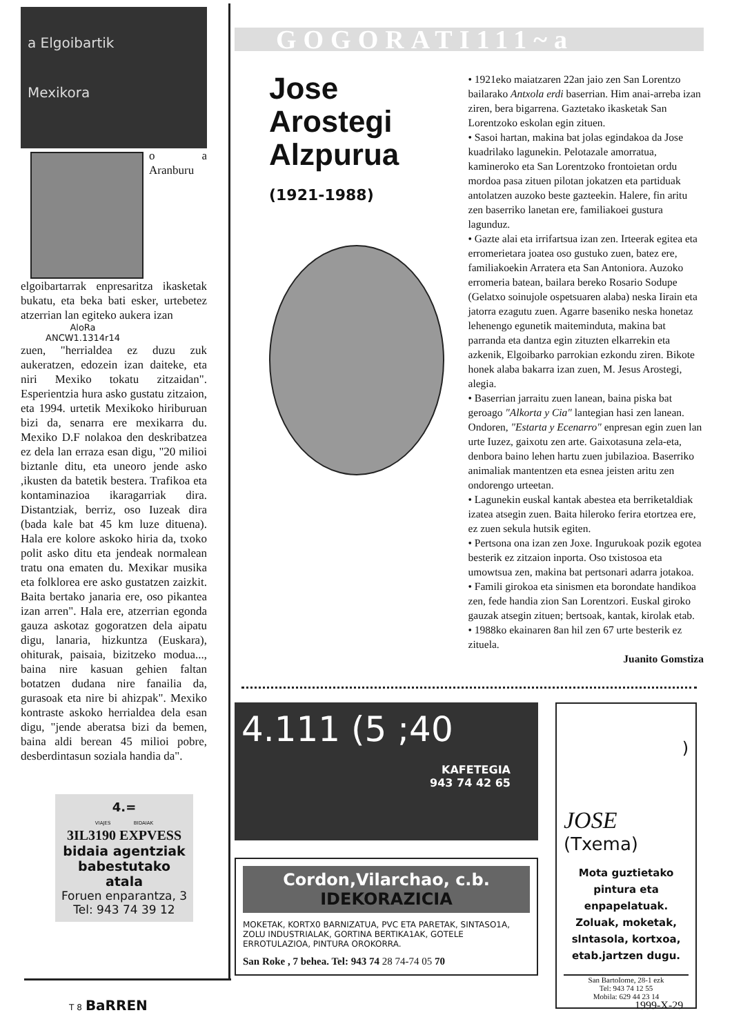a Elgoibartik
Mexikora
o a Aranburu elgoibartarrak enpresaritza ikasketak bukatu, eta beka bati esker, urtebetez atzerrian lan egiteko aukera izan
AloRa
ANCW1.1314r14
zuen, "herrialdea ez duzu zuk aukeratzen, edozein izan daiteke, eta niri Mexiko tokatu zitzaidan". Esperientzia hura asko gustatu zitzaion, eta 1994. urtetik Mexikoko hiriburuan bizi da, senarra ere mexikarra du. Mexiko D.F nolakoa den deskribatzea ez dela lan erraza esan digu, "20 milioi biztanle ditu, eta uneoro jende asko ,ikusten da batetik bestera. Trafikoa eta kontaminazioa ikaragarriak dira. Distantziak, berriz, oso Iuzeak dira (bada kale bat 45 km luze dituena). Hala ere kolore askoko hiria da, txoko polit asko ditu eta jendeak normalean tratu ona ematen du. Mexikar musika eta folklorea ere asko gustatzen zaizkit. Baita bertako janaria ere, oso pikantea izan arren". Hala ere, atzerrian egonda gauza askotaz gogoratzen dela aipatu digu, lanaria, hizkuntza (Euskara), ohiturak, paisaia, bizitzeko modua..., baina nire kasuan gehien faltan botatzen dudana nire fanailia da, gurasoak eta nire bi ahizpak". Mexiko kontraste askoko herrialdea dela esan digu, "jende aberatsa bizi da bemen, baina aldi berean 45 milioi pobre, desberdintasun soziala handia da".
4.=
VIAJES BIDAIAK
3IL3190 EXPVESS
bidaia agentziak babestutako atala
Foruen enparantza, 3
Tel: 943 74 39 12
GOGORATI111~a
Jose
Arostegi
Alzpurua
(1921-1988)
• 1921eko maiatzaren 22an jaio zen San Lorentzo bailarako Antxola erdi baserrian. Him anai-arreba izan ziren, bera bigarrena. Gaztetako ikasketak San Lorentzoko eskolan egin zituen.
• Sasoi hartan, makina bat jolas egindakoa da Jose kuadrilako lagunekin. Pelotazale amorratua, kamineroko eta San Lorentzoko frontoietan ordu mordoa pasa zituen pilotan jokatzen eta partiduak antolatzen auzoko beste gazteekin. Halere, fin aritu zen baserriko lanetan ere, familiakoei gustura lagunduz.
• Gazte alai eta irrifartsua izan zen. Irteerak egitea eta erromerietara joatea oso gustuko zuen, batez ere, familiakoekin Arratera eta San Antoniora. Auzoko erromeria batean, bailara bereko Rosario Sodupe (Gelatxo soinujole ospetsuaren alaba) neska Iirain eta jatorra ezagutu zuen. Agarre baseniko neska honetaz lehenengo egunetik maiteminduta, makina bat parranda eta dantza egin zituzten elkarrekin eta azkenik, Elgoibarko parrokian ezkondu ziren. Bikote honek alaba bakarra izan zuen, M. Jesus Arostegi, alegia.
• Baserrian jarraitu zuen lanean, baina piska bat geroago "Alkorta y Cia" lantegian hasi zen lanean. Ondoren, "Estarta y Ecenarro" enpresan egin zuen lan urte Iuzez, gaixotu zen arte. Gaixotasuna zela-eta, denbora baino lehen hartu zuen jubilazioa. Baserriko animaliak mantentzen eta esnea jeisten aritu zen ondorengo urteetan.
• Lagunekin euskal kantak abestea eta berriketaldiak izatea atsegin zuen. Baita hileroko ferira etortzea ere, ez zuen sekula hutsik egiten.
• Pertsona ona izan zen Joxe. Ingurukoak pozik egotea besterik ez zitzaion inporta. Oso txistosoa eta umowtsua zen, makina bat pertsonari adarra jotakoa.
• Famili girokoa eta sinismen eta borondate handikoa zen, fede handia zion San Lorentzori. Euskal giroko gauzak atsegin zituen; bertsoak, kantak, kirolak etab.
• 1988ko ekainaren 8an hil zen 67 urte besterik ez zituela.
Juanito Gomstiza
4.111 (5 ;40
KAFETEGIA
943 74 42 65
Cordon,Vilarchao, c.b.
IDEKORAZICIA
MOKETAK, KORTX0 BARNIZATUA, PVC ETA PARETAK, SINTASO1A, ZOLU INDUSTRIALAK, GORTINA BERTIKA1AK, GOTELE ERROTULAZIOA, PINTURA OROKORRA.
San Roke , 7 behea. Tel: 943 74 28 74-74 05 70
)
JOSE
(Txema)
Mota guztietako pintura eta enpapelatuak. Zoluak, moketak, slntasola, kortxoa, etab.jartzen dugu.
San BartoIome, 28-1 ezk
Tel: 943 74 12 55
Mobila: 629 44 23 14
T 8 BaRREN 1999-X-29